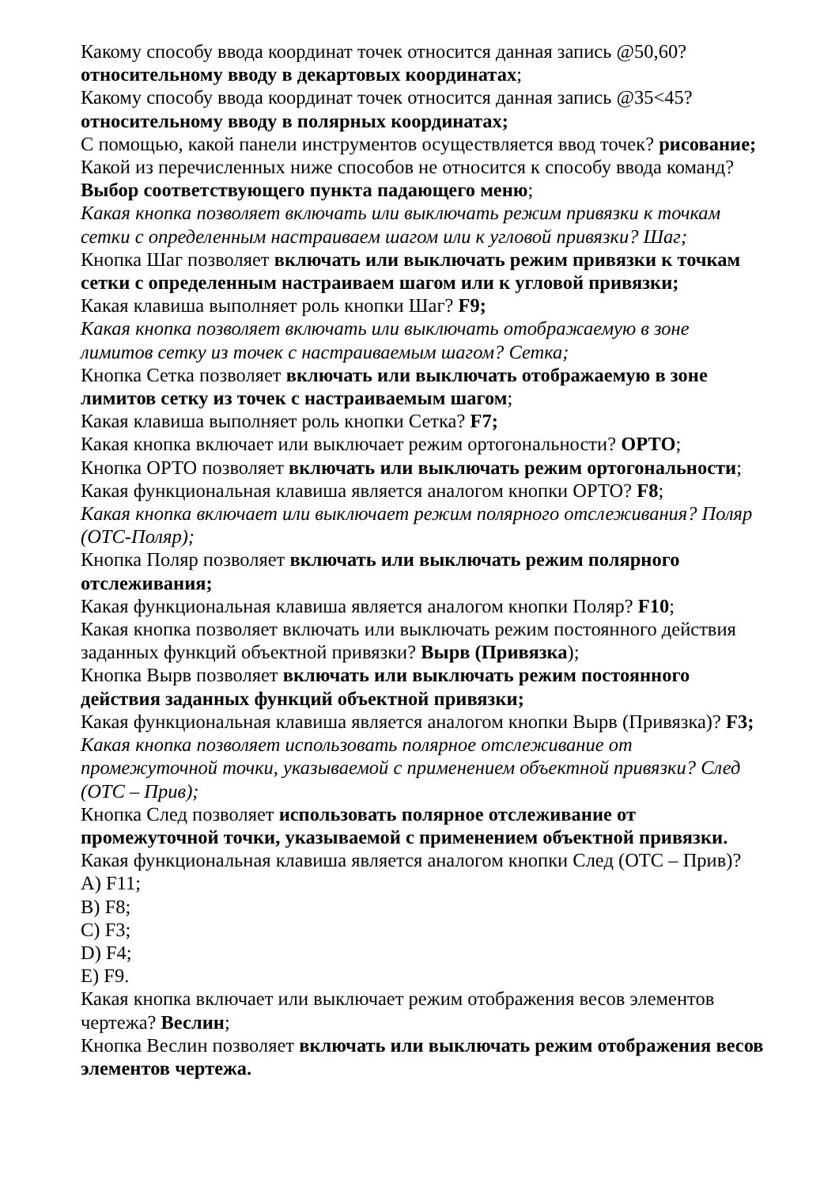Какому способу ввода координат точек относится данная запись @50,60? относительному вводу в декартовых координатах;
Какому способу ввода координат точек относится данная запись @35<45? относительному вводу в полярных координатах;
С помощью, какой панели инструментов осуществляется ввод точек? рисование;
Какой из перечисленных ниже способов не относится к способу ввода команд? Выбор соответствующего пункта падающего меню;
Какая кнопка позволяет включать или выключать режим привязки к точкам сетки с определенным настраиваем шагом или к угловой привязки? Шаг;
Кнопка Шаг позволяет включать или выключать режим привязки к точкам сетки с определенным настраиваем шагом или к угловой привязки;
Какая клавиша выполняет роль кнопки Шаг? F9;
Какая кнопка позволяет включать или выключать отображаемую в зоне лимитов сетку из точек с настраиваемым шагом? Сетка;
Кнопка Сетка позволяет включать или выключать отображаемую в зоне лимитов сетку из точек с настраиваемым шагом;
Какая клавиша выполняет роль кнопки Сетка? F7;
Какая кнопка включает или выключает режим ортогональности? ОРТО;
Кнопка ОРТО позволяет включать или выключать режим ортогональности;
Какая функциональная клавиша является аналогом кнопки ОРТО? F8;
Какая кнопка включает или выключает режим полярного отслеживания? Поляр (ОТС-Поляр);
Кнопка Поляр позволяет включать или выключать режим полярного отслеживания;
Какая функциональная клавиша является аналогом кнопки Поляр? F10;
Какая кнопка позволяет включать или выключать режим постоянного действия заданных функций объектной привязки? Вырв (Привязка);
Кнопка Вырв позволяет включать или выключать режим постоянного действия заданных функций объектной привязки;
Какая функциональная клавиша является аналогом кнопки Вырв (Привязка)? F3;
Какая кнопка позволяет использовать полярное отслеживание от промежуточной точки, указываемой с применением объектной привязки? След (ОТС – Прив);
Кнопка След позволяет использовать полярное отслеживание от промежуточной точки, указываемой с применением объектной привязки.
Какая функциональная клавиша является аналогом кнопки След (ОТС – Прив)?
A) F11;
B) F8;
C) F3;
D) F4;
E) F9.
Какая кнопка включает или выключает режим отображения весов элементов чертежа? Веслин;
Кнопка Веслин позволяет включать или выключать режим отображения весов элементов чертежа.